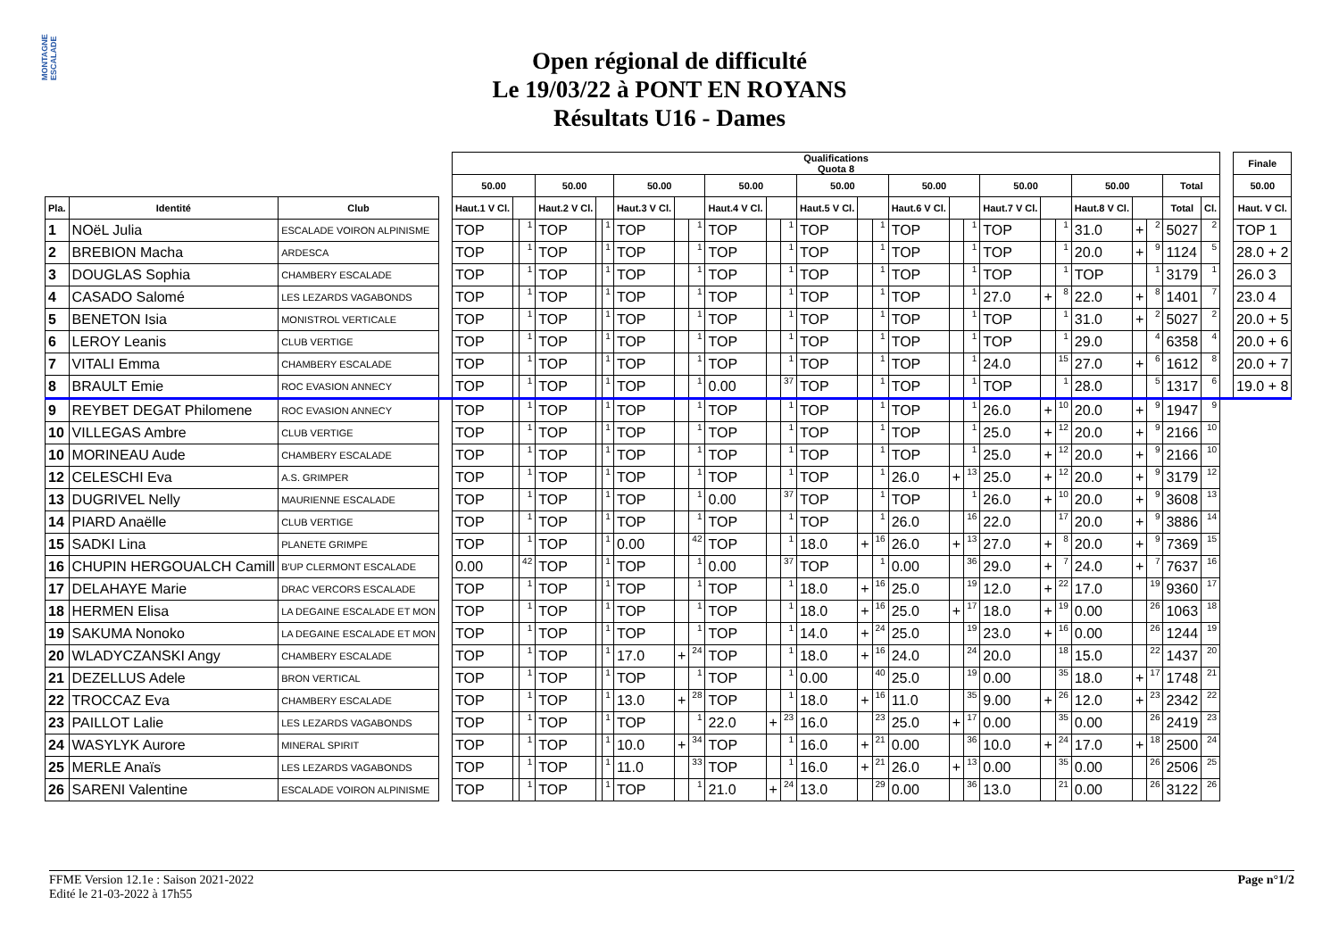MONTAGNE ESCALADE
Open régional de difficulté
Le 19/03/22 à PONT EN ROYANS
Résultats U16 - Dames
| | | | | Qualifications Quota 8 | | | | | | | | | | | | | | | | | | | | | | | | | | | Finale |
| --- | --- | --- | --- | --- | --- | --- | --- | --- | --- | --- | --- | --- | --- | --- | --- | --- | --- | --- | --- | --- | --- | --- | --- | --- | --- | --- | --- | --- | --- | --- | --- |
| | | | | 50.00 | | | 50.00 | | | 50.00 | | | 50.00 | | | 50.00 | | | 50.00 | | | 50.00 | | | 50.00 | | | Total | | | 50.00 |
| Pla. | Identité | Club | | Haut.1 V Cl. | | | Haut.2 V Cl. | | | Haut.3 V Cl. | | | Haut.4 V Cl. | | | Haut.5 V Cl. | | | Haut.6 V Cl. | | | Haut.7 V Cl. | | | Haut.8 V Cl. | | | Total | Cl. | | Haut. V Cl. |
| 1 | NOëL Julia | ESCALADE VOIRON ALPINISME | | TOP | | 1 | TOP | | 1 | TOP | | 1 | TOP | | 1 | TOP | | 1 | TOP | | 1 | TOP | | 1 | 31.0 | + | 2 | 5027 | 2 | | TOP 1 |
| 2 | BREBION Macha | ARDESCA | | TOP | | 1 | TOP | | 1 | TOP | | 1 | TOP | | 1 | TOP | | 1 | TOP | | 1 | TOP | | 1 | 20.0 | + | 9 | 1124 | 5 | | 28.0 + 2 |
| 3 | DOUGLAS Sophia | CHAMBERY ESCALADE | | TOP | | 1 | TOP | | 1 | TOP | | 1 | TOP | | 1 | TOP | | 1 | TOP | | 1 | TOP | | 1 | TOP | | 1 | 3179 | 1 | | 26.0 3 |
| 4 | CASADO Salomé | LES LEZARDS VAGABONDS | | TOP | | 1 | TOP | | 1 | TOP | | 1 | TOP | | 1 | TOP | | 1 | TOP | | 1 | 27.0 | + | 8 | 22.0 | + | 8 | 1401 | 7 | | 23.0 4 |
| 5 | BENETON Isia | MONISTROL VERTICALE | | TOP | | 1 | TOP | | 1 | TOP | | 1 | TOP | | 1 | TOP | | 1 | TOP | | 1 | TOP | | 1 | 31.0 | + | 2 | 5027 | 2 | | 20.0 + 5 |
| 6 | LEROY Leanis | CLUB VERTIGE | | TOP | | 1 | TOP | | 1 | TOP | | 1 | TOP | | 1 | TOP | | 1 | TOP | | 1 | TOP | | 1 | 29.0 | | 4 | 6358 | 4 | | 20.0 + 6 |
| 7 | VITALI Emma | CHAMBERY ESCALADE | | TOP | | 1 | TOP | | 1 | TOP | | 1 | TOP | | 1 | TOP | | 1 | TOP | | 1 | 24.0 | | 15 | 27.0 | + | 6 | 1612 | 8 | | 20.0 + 7 |
| 8 | BRAULT Emie | ROC EVASION ANNECY | | TOP | | 1 | TOP | | 1 | TOP | | 1 | 0.00 | | 37 | TOP | | 1 | TOP | | 1 | TOP | | 1 | 28.0 | | 5 | 1317 | 6 | | 19.0 + 8 |
| 9 | REYBET DEGAT Philomene | ROC EVASION ANNECY | | TOP | | 1 | TOP | | 1 | TOP | | 1 | TOP | | 1 | TOP | | 1 | TOP | | 1 | 26.0 | + | 10 | 20.0 | + | 9 | 1947 | 9 | | |
| 10 | VILLEGAS Ambre | CLUB VERTIGE | | TOP | | 1 | TOP | | 1 | TOP | | 1 | TOP | | 1 | TOP | | 1 | TOP | | 1 | 25.0 | + | 12 | 20.0 | + | 9 | 2166 | 10 | | |
| 10 | MORINEAU Aude | CHAMBERY ESCALADE | | TOP | | 1 | TOP | | 1 | TOP | | 1 | TOP | | 1 | TOP | | 1 | TOP | | 1 | 25.0 | + | 12 | 20.0 | + | 9 | 2166 | 10 | | |
| 12 | CELESCHI Eva | A.S. GRIMPER | | TOP | | 1 | TOP | | 1 | TOP | | 1 | TOP | | 1 | TOP | | 1 | 26.0 | + | 13 | 25.0 | + | 12 | 20.0 | + | 9 | 3179 | 12 | | |
| 13 | DUGRIVEL Nelly | MAURIENNE ESCALADE | | TOP | | 1 | TOP | | 1 | TOP | | 1 | 0.00 | | 37 | TOP | | 1 | TOP | | 1 | 26.0 | + | 10 | 20.0 | + | 9 | 3608 | 13 | | |
| 14 | PIARD Anaëlle | CLUB VERTIGE | | TOP | | 1 | TOP | | 1 | TOP | | 1 | TOP | | 1 | TOP | | 1 | 26.0 | | 16 | 22.0 | | 17 | 20.0 | + | 9 | 3886 | 14 | | |
| 15 | SADKI Lina | PLANETE GRIMPE | | TOP | | 1 | TOP | | 1 | 0.00 | | 42 | TOP | | 1 | 18.0 | + | 16 | 26.0 | + | 13 | 27.0 | + | 8 | 20.0 | + | 9 | 7369 | 15 | | |
| 16 | CHUPIN HERGOUALCH Camill | B'UP CLERMONT ESCALADE | | 0.00 | | 42 | TOP | | 1 | TOP | | 1 | 0.00 | | 37 | TOP | | 1 | 0.00 | | 36 | 29.0 | + | 7 | 24.0 | + | 7 | 7637 | 16 | | |
| 17 | DELAHAYE Marie | DRAC VERCORS ESCALADE | | TOP | | 1 | TOP | | 1 | TOP | | 1 | TOP | | 1 | 18.0 | + | 16 | 25.0 | | 19 | 12.0 | + | 22 | 17.0 | | 19 | 9360 | 17 | | |
| 18 | HERMEN Elisa | LA DEGAINE ESCALADE ET MON | | TOP | | 1 | TOP | | 1 | TOP | | 1 | TOP | | 1 | 18.0 | + | 16 | 25.0 | + | 17 | 18.0 | + | 19 | 0.00 | | 26 | 1063 | 18 | | |
| 19 | SAKUMA Nonoko | LA DEGAINE ESCALADE ET MON | | TOP | | 1 | TOP | | 1 | TOP | | 1 | TOP | | 1 | 14.0 | + | 24 | 25.0 | | 19 | 23.0 | + | 16 | 0.00 | | 26 | 1244 | 19 | | |
| 20 | WLADYCZANSKI Angy | CHAMBERY ESCALADE | | TOP | | 1 | TOP | | 1 | 17.0 | + | 24 | TOP | | 1 | 18.0 | + | 16 | 24.0 | | 24 | 20.0 | | 18 | 15.0 | | 22 | 1437 | 20 | | |
| 21 | DEZELLUS Adele | BRON VERTICAL | | TOP | | 1 | TOP | | 1 | TOP | | 1 | TOP | | 1 | 0.00 | | 40 | 25.0 | | 19 | 0.00 | | 35 | 18.0 | + | 17 | 1748 | 21 | | |
| 22 | TROCCAZ Eva | CHAMBERY ESCALADE | | TOP | | 1 | TOP | | 1 | 13.0 | + | 28 | TOP | | 1 | 18.0 | + | 16 | 11.0 | | 35 | 9.00 | + | 26 | 12.0 | + | 23 | 2342 | 22 | | |
| 23 | PAILLOT Lalie | LES LEZARDS VAGABONDS | | TOP | | 1 | TOP | | 1 | TOP | | 1 | 22.0 | + | 23 | 16.0 | | 23 | 25.0 | + | 17 | 0.00 | | 35 | 0.00 | | 26 | 2419 | 23 | | |
| 24 | WASYLYK Aurore | MINERAL SPIRIT | | TOP | | 1 | TOP | | 1 | 10.0 | + | 34 | TOP | | 1 | 16.0 | + | 21 | 0.00 | | 36 | 10.0 | + | 24 | 17.0 | + | 18 | 2500 | 24 | | |
| 25 | MERLE Anaïs | LES LEZARDS VAGABONDS | | TOP | | 1 | TOP | | 1 | 11.0 | | 33 | TOP | | 1 | 16.0 | + | 21 | 26.0 | + | 13 | 0.00 | | 35 | 0.00 | | 26 | 2506 | 25 | | |
| 26 | SARENI Valentine | ESCALADE VOIRON ALPINISME | | TOP | | 1 | TOP | | 1 | TOP | | 1 | 21.0 | + | 24 | 13.0 | | 29 | 0.00 | | 36 | 13.0 | | 21 | 0.00 | | 26 | 3122 | 26 | | |
FFME Version 12.1e : Saison 2021-2022
Edité le 21-03-2022 à 17h55
Page n°1/2